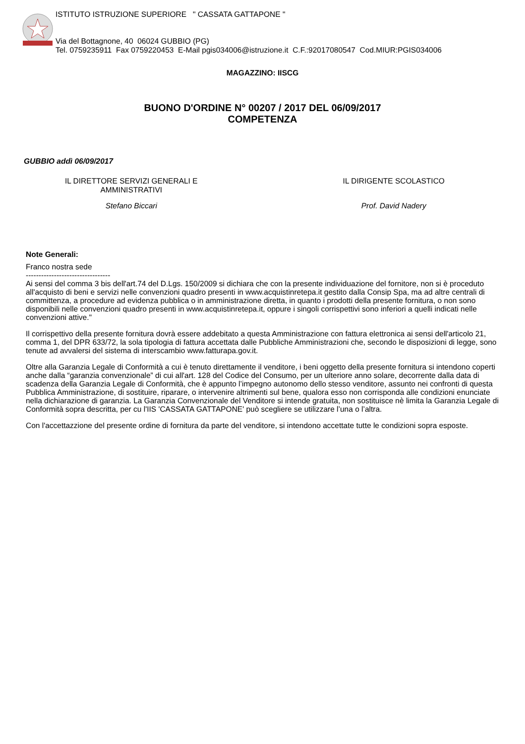ISTITUTO ISTRUZIONE SUPERIORE " CASSATA GATTAPONE "
Via del Bottagnone, 40 06024 GUBBIO (PG)
Tel. 0759235911 Fax 0759220453 E-Mail pgis034006@istruzione.it C.F.:92017080547 Cod.MIUR:PGIS034006
MAGAZZINO: IISCG
BUONO D'ORDINE N° 00207 / 2017 DEL 06/09/2017
COMPETENZA
GUBBIO addì 06/09/2017
IL DIRETTORE SERVIZI GENERALI E
AMMINISTRATIVI
IL DIRIGENTE SCOLASTICO
Stefano Biccari Prof. David Nadery
Note Generali:
Franco nostra sede
---------------------------------
Ai sensi del comma 3 bis dell'art.74 del D.Lgs. 150/2009 si dichiara che con la presente individuazione del fornitore, non si è proceduto all'acquisto di beni e servizi nelle convenzioni quadro presenti in www.acquistinretepa.it gestito dalla Consip Spa, ma ad altre centrali di committenza, a procedure ad evidenza pubblica o in amministrazione diretta, in quanto i prodotti della presente fornitura, o non sono disponibili nelle convenzioni quadro presenti in www.acquistinretepa.it, oppure i singoli corrispettivi sono inferiori a quelli indicati nelle convenzioni attive."
Il corrispettivo della presente fornitura dovrà essere addebitato a questa Amministrazione con fattura elettronica ai sensi dell'articolo 21, comma 1, del DPR 633/72, la sola tipologia di fattura accettata dalle Pubbliche Amministrazioni che, secondo le disposizioni di legge, sono tenute ad avvalersi del sistema di interscambio www.fatturapa.gov.it.
Oltre alla Garanzia Legale di Conformità a cui è tenuto direttamente il venditore, i beni oggetto della presente fornitura si intendono coperti anche dalla “garanzia convenzionale” di cui all'art. 128 del Codice del Consumo, per un ulteriore anno solare, decorrente dalla data di scadenza della Garanzia Legale di Conformità, che è appunto l’impegno autonomo dello stesso venditore, assunto nei confronti di questa Pubblica Amministrazione, di sostituire, riparare, o intervenire altrimenti sul bene, qualora esso non corrisponda alle condizioni enunciate nella dichiarazione di garanzia. La Garanzia Convenzionale del Venditore si intende gratuita, non sostituisce nè limita la Garanzia Legale di Conformità sopra descritta, per cu l'IIS 'CASSATA GATTAPONE' può scegliere se utilizzare l’una o l’altra.
Con l'accettazzione del presente ordine di fornitura da parte del venditore, si intendono accettate tutte le condizioni sopra esposte.